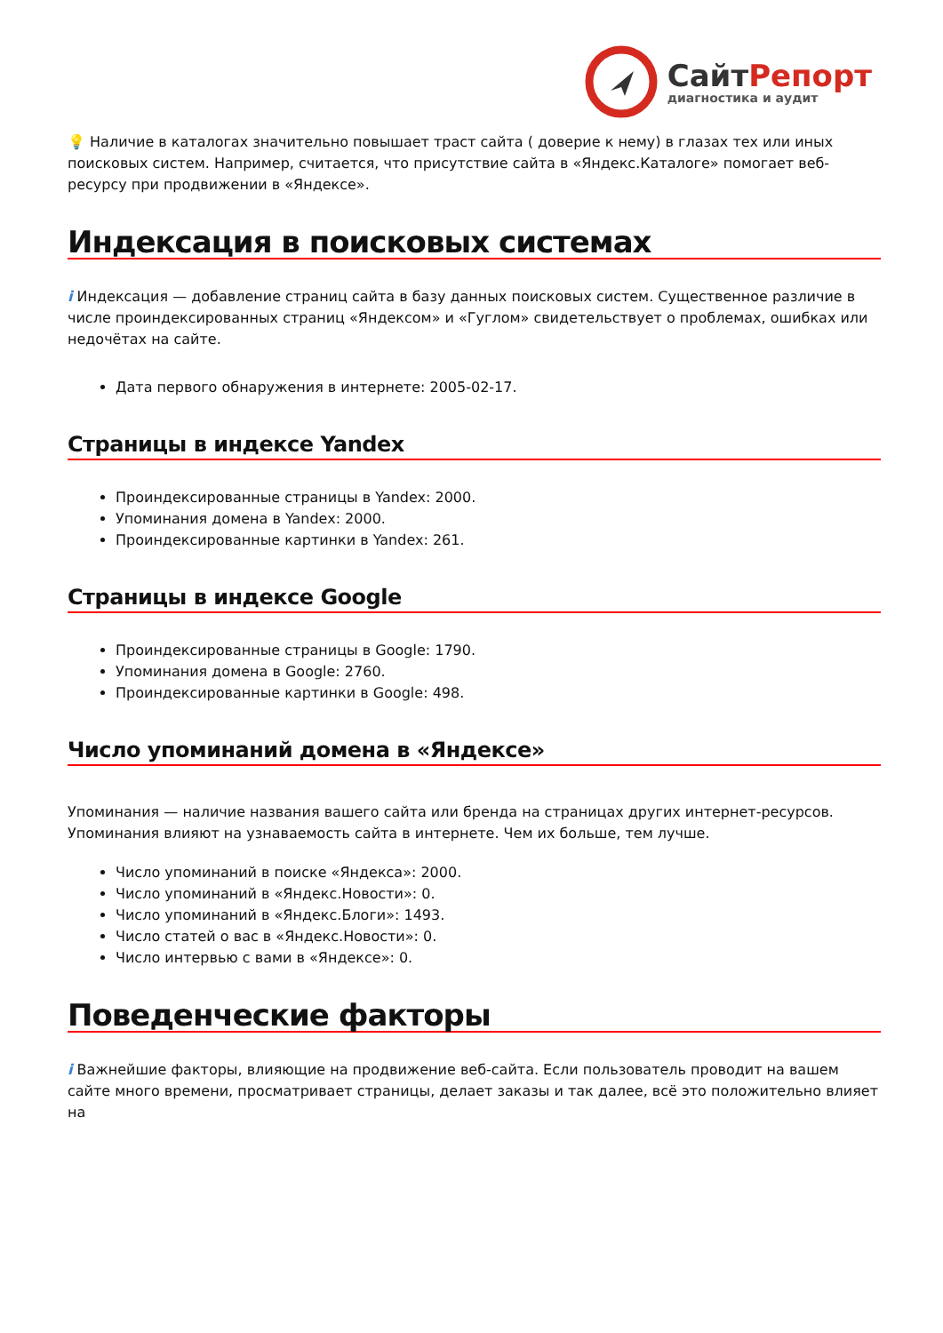СайтРепорт
диагностика и аудит
💡 Наличие в каталогах значительно повышает траст сайта ( доверие к нему) в глазах тех или иных поисковых систем. Например, считается, что присутствие сайта в «Яндекс.Каталоге» помогает веб-ресурсу при продвижении в «Яндексе».
Индексация в поисковых системах
i Индексация — добавление страниц сайта в базу данных поисковых систем. Существенное различие в числе проиндексированных страниц «Яндексом» и «Гуглом» свидетельствует о проблемах, ошибках или недочётах на сайте.
Дата первого обнаружения в интернете: 2005-02-17.
Страницы в индексе Yandex
Проиндексированные страницы в Yandex: 2000.
Упоминания домена в Yandex: 2000.
Проиндексированные картинки в Yandex: 261.
Страницы в индексе Google
Проиндексированные страницы в Google: 1790.
Упоминания домена в Google: 2760.
Проиндексированные картинки в Google: 498.
Число упоминаний домена в «Яндексе»
Упоминания — наличие названия вашего сайта или бренда на страницах других интернет-ресурсов. Упоминания влияют на узнаваемость сайта в интернете. Чем их больше, тем лучше.
Число упоминаний в поиске «Яндекса»: 2000.
Число упоминаний в «Яндекс.Новости»: 0.
Число упоминаний в «Яндекс.Блоги»: 1493.
Число статей о вас в «Яндекс.Новости»: 0.
Число интервью с вами в «Яндексе»: 0.
Поведенческие факторы
i Важнейшие факторы, влияющие на продвижение веб-сайта. Если пользователь проводит на вашем сайте много времени, просматривает страницы, делает заказы и так далее, всё это положительно влияет на